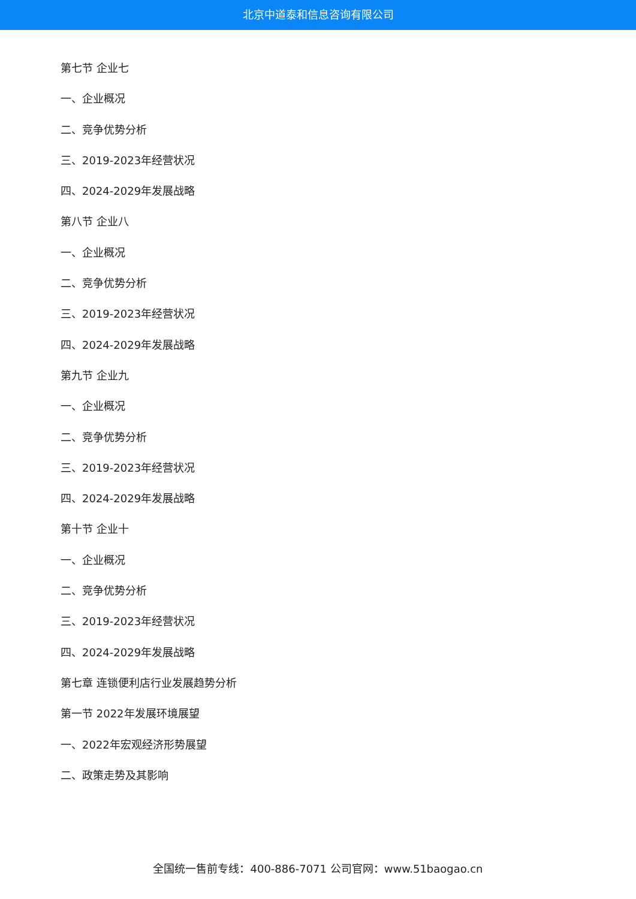北京中道泰和信息咨询有限公司
第七节 企业七
一、企业概况
二、竞争优势分析
三、2019-2023年经营状况
四、2024-2029年发展战略
第八节 企业八
一、企业概况
二、竞争优势分析
三、2019-2023年经营状况
四、2024-2029年发展战略
第九节 企业九
一、企业概况
二、竞争优势分析
三、2019-2023年经营状况
四、2024-2029年发展战略
第十节 企业十
一、企业概况
二、竞争优势分析
三、2019-2023年经营状况
四、2024-2029年发展战略
第七章 连锁便利店行业发展趋势分析
第一节 2022年发展环境展望
一、2022年宏观经济形势展望
二、政策走势及其影响
全国统一售前专线：400-886-7071 公司官网：www.51baogao.cn